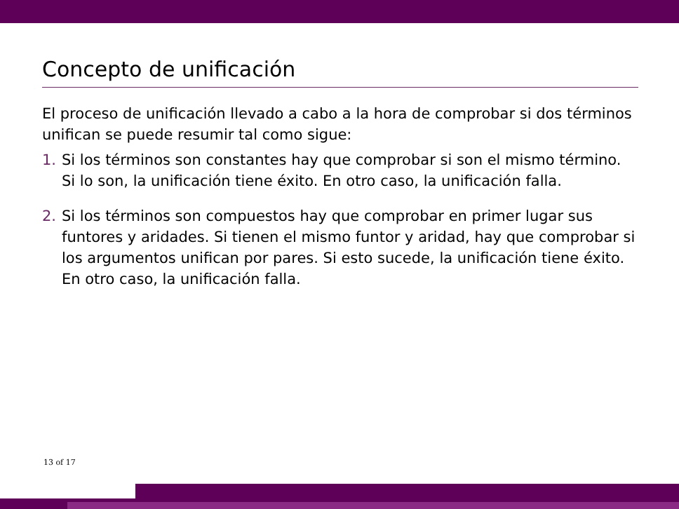Concepto de unificación
El proceso de unificación llevado a cabo a la hora de comprobar si dos términos unifican se puede resumir tal como sigue:
1. Si los términos son constantes hay que comprobar si son el mismo término. Si lo son, la unificación tiene éxito. En otro caso, la unificación falla.
2. Si los términos son compuestos hay que comprobar en primer lugar sus funtores y aridades. Si tienen el mismo funtor y aridad, hay que comprobar si los argumentos unifican por pares. Si esto sucede, la unificación tiene éxito. En otro caso, la unificación falla.
13 of 17